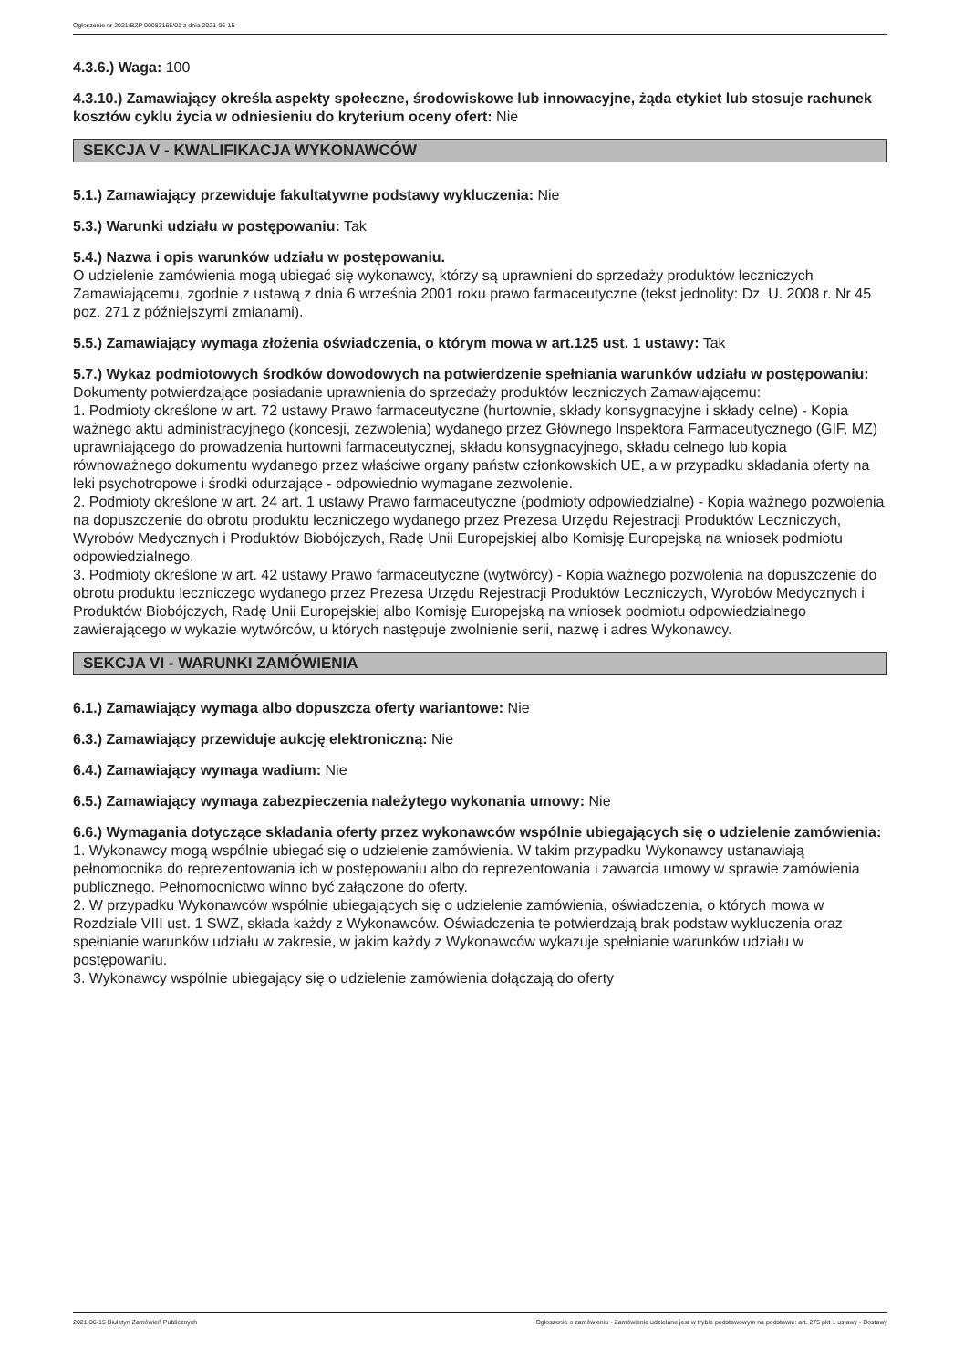Ogłoszenie nr 2021/BZP 00083165/01 z dnia 2021-06-15
4.3.6.) Waga: 100
4.3.10.) Zamawiający określa aspekty społeczne, środowiskowe lub innowacyjne, żąda etykiet lub stosuje rachunek kosztów cyklu życia w odniesieniu do kryterium oceny ofert: Nie
SEKCJA V - KWALIFIKACJA WYKONAWCÓW
5.1.) Zamawiający przewiduje fakultatywne podstawy wykluczenia: Nie
5.3.) Warunki udziału w postępowaniu: Tak
5.4.) Nazwa i opis warunków udziału w postępowaniu.
O udzielenie zamówienia mogą ubiegać się wykonawcy, którzy są uprawnieni do sprzedaży produktów leczniczych Zamawiającemu, zgodnie z ustawą z dnia 6 września 2001 roku prawo farmaceutyczne (tekst jednolity: Dz. U. 2008 r. Nr 45 poz. 271 z późniejszymi zmianami).
5.5.) Zamawiający wymaga złożenia oświadczenia, o którym mowa w art.125 ust. 1 ustawy: Tak
5.7.) Wykaz podmiotowych środków dowodowych na potwierdzenie spełniania warunków udziału w postępowaniu: Dokumenty potwierdzające posiadanie uprawnienia do sprzedaży produktów leczniczych Zamawiającemu:
1. Podmioty określone w art. 72 ustawy Prawo farmaceutyczne (hurtownie, składy konsygnacyjne i składy celne) - Kopia ważnego aktu administracyjnego (koncesji, zezwolenia) wydanego przez Głównego Inspektora Farmaceutycznego (GIF, MZ) uprawniającego do prowadzenia hurtowni farmaceutycznej, składu konsygnacyjnego, składu celnego lub kopia równoważnego dokumentu wydanego przez właściwe organy państw członkowskich UE, a w przypadku składania oferty na leki psychotropowe i środki odurzające - odpowiednio wymagane zezwolenie.
2. Podmioty określone w art. 24 art. 1 ustawy Prawo farmaceutyczne (podmioty odpowiedzialne) - Kopia ważnego pozwolenia na dopuszczenie do obrotu produktu leczniczego wydanego przez Prezesa Urzędu Rejestracji Produktów Leczniczych, Wyrobów Medycznych i Produktów Biobójczych, Radę Unii Europejskiej albo Komisję Europejską na wniosek podmiotu odpowiedzialnego.
3. Podmioty określone w art. 42 ustawy Prawo farmaceutyczne (wytwórcy) - Kopia ważnego pozwolenia na dopuszczenie do obrotu produktu leczniczego wydanego przez Prezesa Urzędu Rejestracji Produktów Leczniczych, Wyrobów Medycznych i Produktów Biobójczych, Radę Unii Europejskiej albo Komisję Europejską na wniosek podmiotu odpowiedzialnego zawierającego w wykazie wytwórców, u których następuje zwolnienie serii, nazwę i adres Wykonawcy.
SEKCJA VI - WARUNKI ZAMÓWIENIA
6.1.) Zamawiający wymaga albo dopuszcza oferty wariantowe: Nie
6.3.) Zamawiający przewiduje aukcję elektroniczną: Nie
6.4.) Zamawiający wymaga wadium: Nie
6.5.) Zamawiający wymaga zabezpieczenia należytego wykonania umowy: Nie
6.6.) Wymagania dotyczące składania oferty przez wykonawców wspólnie ubiegających się o udzielenie zamówienia:
1. Wykonawcy mogą wspólnie ubiegać się o udzielenie zamówienia. W takim przypadku Wykonawcy ustanawiają pełnomocnika do reprezentowania ich w postępowaniu albo do reprezentowania i zawarcia umowy w sprawie zamówienia publicznego. Pełnomocnictwo winno być załączone do oferty.
2. W przypadku Wykonawców wspólnie ubiegających się o udzielenie zamówienia, oświadczenia, o których mowa w Rozdziale VIII ust. 1 SWZ, składa każdy z Wykonawców. Oświadczenia te potwierdzają brak podstaw wykluczenia oraz spełnianie warunków udziału w zakresie, w jakim każdy z Wykonawców wykazuje spełnianie warunków udziału w postępowaniu.
3. Wykonawcy wspólnie ubiegający się o udzielenie zamówienia dołączają do oferty
2021-06-15 Biuletyn Zamówień Publicznych Ogłoszenie o zamówieniu - Zamówienie udzielane jest w trybie podstawowym na podstawie: art. 275 pkt 1 ustawy - Dostawy